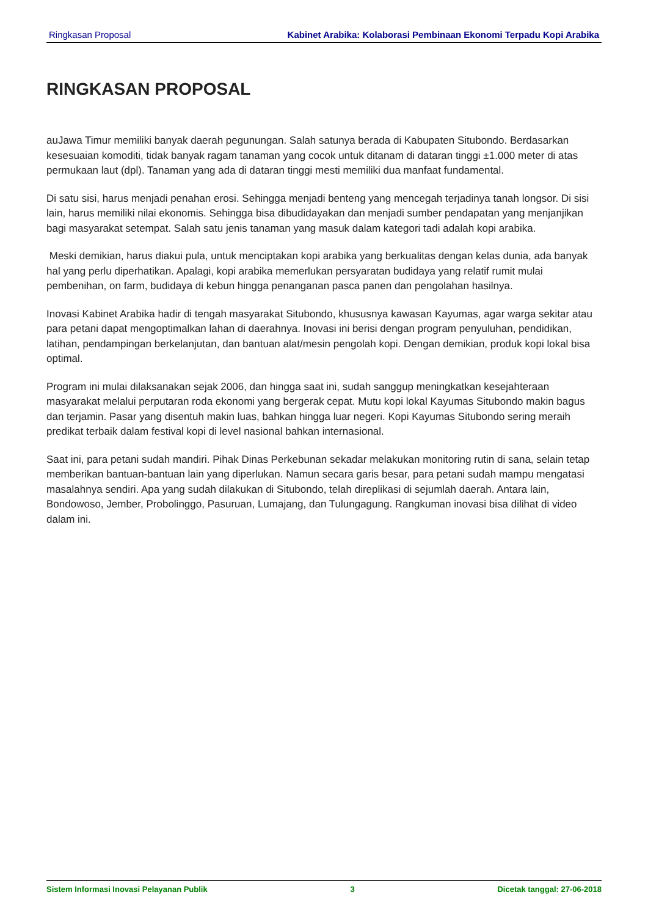Ringkasan Proposal Kabinet Arabika: Kolaborasi Pembinaan Ekonomi Terpadu Kopi Arabika
RINGKASAN PROPOSAL
auJawa Timur memiliki banyak daerah pegunungan. Salah satunya berada di Kabupaten Situbondo. Berdasarkan kesesuaian komoditi, tidak banyak ragam tanaman yang cocok untuk ditanam di dataran tinggi ±1.000 meter di atas permukaan laut (dpl). Tanaman yang ada di dataran tinggi mesti memiliki dua manfaat fundamental.
Di satu sisi, harus menjadi penahan erosi. Sehingga menjadi benteng yang mencegah terjadinya tanah longsor. Di sisi lain, harus memiliki nilai ekonomis. Sehingga bisa dibudidayakan dan menjadi sumber pendapatan yang menjanjikan bagi masyarakat setempat. Salah satu jenis tanaman yang masuk dalam kategori tadi adalah kopi arabika.
Meski demikian, harus diakui pula, untuk menciptakan kopi arabika yang berkualitas dengan kelas dunia, ada banyak hal yang perlu diperhatikan. Apalagi, kopi arabika memerlukan persyaratan budidaya yang relatif rumit mulai pembenihan, on farm, budidaya di kebun hingga penanganan pasca panen dan pengolahan hasilnya.
Inovasi Kabinet Arabika hadir di tengah masyarakat Situbondo, khususnya kawasan Kayumas, agar warga sekitar atau para petani dapat mengoptimalkan lahan di daerahnya. Inovasi ini berisi dengan program penyuluhan, pendidikan, latihan, pendampingan berkelanjutan, dan bantuan alat/mesin pengolah kopi. Dengan demikian, produk kopi lokal bisa optimal.
Program ini mulai dilaksanakan sejak 2006, dan hingga saat ini, sudah sanggup meningkatkan kesejahteraan masyarakat melalui perputaran roda ekonomi yang bergerak cepat. Mutu kopi lokal Kayumas Situbondo makin bagus dan terjamin. Pasar yang disentuh makin luas, bahkan hingga luar negeri. Kopi Kayumas Situbondo sering meraih predikat terbaik dalam festival kopi di level nasional bahkan internasional.
Saat ini, para petani sudah mandiri. Pihak Dinas Perkebunan sekadar melakukan monitoring rutin di sana, selain tetap memberikan bantuan-bantuan lain yang diperlukan. Namun secara garis besar, para petani sudah mampu mengatasi masalahnya sendiri. Apa yang sudah dilakukan di Situbondo, telah direplikasi di sejumlah daerah. Antara lain, Bondowoso, Jember, Probolinggo, Pasuruan, Lumajang, dan Tulungagung. Rangkuman inovasi bisa dilihat di video dalam ini.
Sistem Informasi Inovasi Pelayanan Publik 3 Dicetak tanggal: 27-06-2018